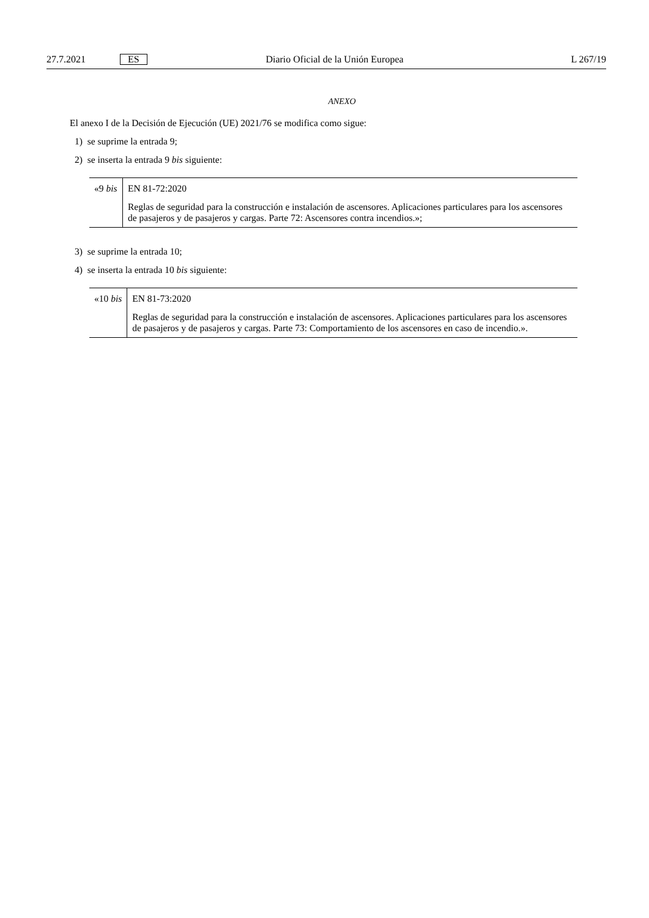27.7.2021 ES Diario Oficial de la Unión Europea L 267/19
ANEXO
El anexo I de la Decisión de Ejecución (UE) 2021/76 se modifica como sigue:
1) se suprime la entrada 9;
2) se inserta la entrada 9 bis siguiente:
| «9 bis | EN 81-72:2020 Reglas de seguridad para la construcción e instalación de ascensores. Aplicaciones particulares para los ascensores de pasajeros y de pasajeros y cargas. Parte 72: Ascensores contra incendios.»; |
3) se suprime la entrada 10;
4) se inserta la entrada 10 bis siguiente:
| «10 bis | EN 81-73:2020 Reglas de seguridad para la construcción e instalación de ascensores. Aplicaciones particulares para los ascensores de pasajeros y de pasajeros y cargas. Parte 73: Comportamiento de los ascensores en caso de incendio.». |